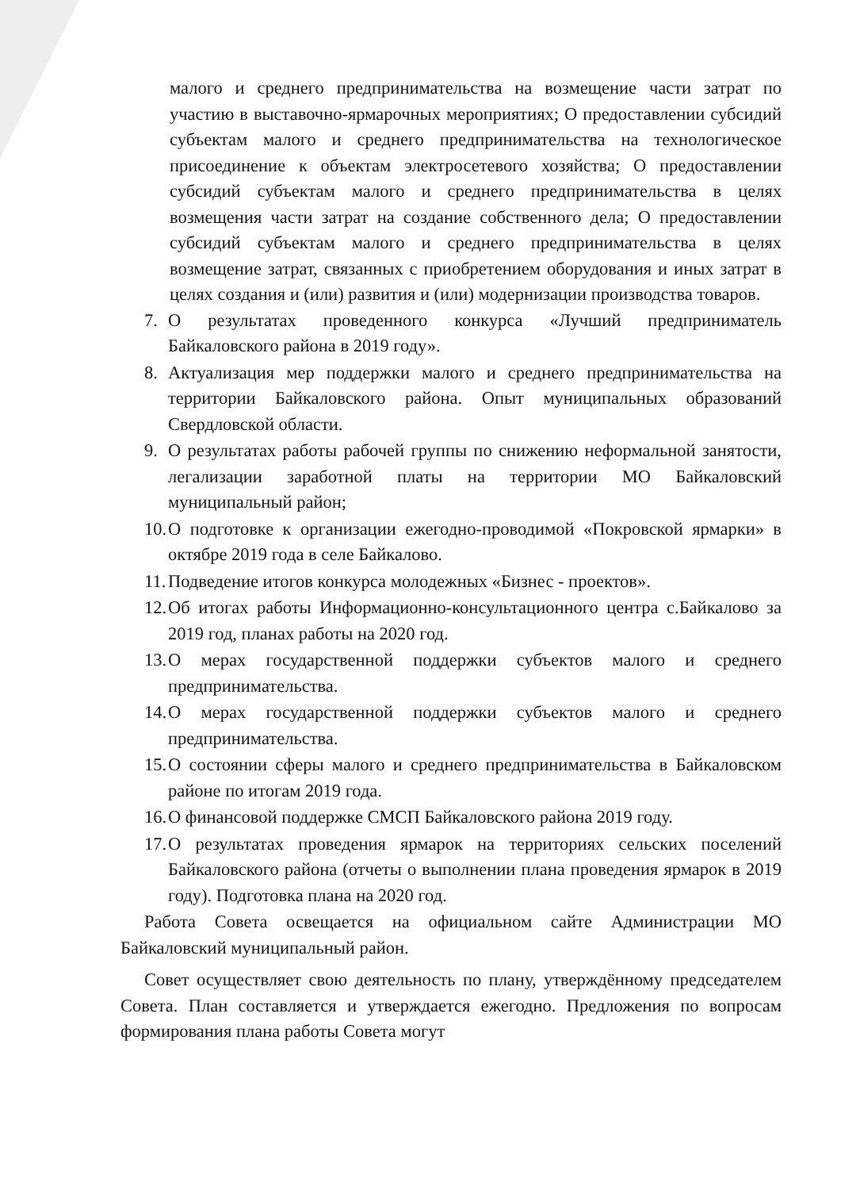малого и среднего предпринимательства на возмещение части затрат по участию в выставочно-ярмарочных мероприятиях; О предоставлении субсидий субъектам малого и среднего предпринимательства на технологическое присоединение к объектам электросетевого хозяйства; О предоставлении субсидий субъектам малого и среднего предпринимательства в целях возмещения части затрат на создание собственного дела; О предоставлении субсидий субъектам малого и среднего предпринимательства в целях возмещение затрат, связанных с приобретением оборудования и иных затрат в целях создания и (или) развития и (или) модернизации производства товаров.
7. О результатах проведенного конкурса «Лучший предприниматель Байкаловского района в 2019 году».
8. Актуализация мер поддержки малого и среднего предпринимательства на территории Байкаловского района. Опыт муниципальных образований Свердловской области.
9. О результатах работы рабочей группы по снижению неформальной занятости, легализации заработной платы на территории МО Байкаловский муниципальный район;
10. О подготовке к организации ежегодно-проводимой «Покровской ярмарки» в октябре 2019 года в селе Байкалово.
11. Подведение итогов конкурса молодежных «Бизнес - проектов».
12. Об итогах работы Информационно-консультационного центра с.Байкалово за 2019 год, планах работы на 2020 год.
13. О мерах государственной поддержки субъектов малого и среднего предпринимательства.
14. О мерах государственной поддержки субъектов малого и среднего предпринимательства.
15. О состоянии сферы малого и среднего предпринимательства в Байкаловском районе по итогам 2019 года.
16. О финансовой поддержке СМСП Байкаловского района 2019 году.
17. О результатах проведения ярмарок на территориях сельских поселений Байкаловского района (отчеты о выполнении плана проведения ярмарок в 2019 году). Подготовка плана на 2020 год.
Работа Совета освещается на официальном сайте Администрации МО Байкаловский муниципальный район.
Совет осуществляет свою деятельность по плану, утверждённому председателем Совета. План составляется и утверждается ежегодно. Предложения по вопросам формирования плана работы Совета могут